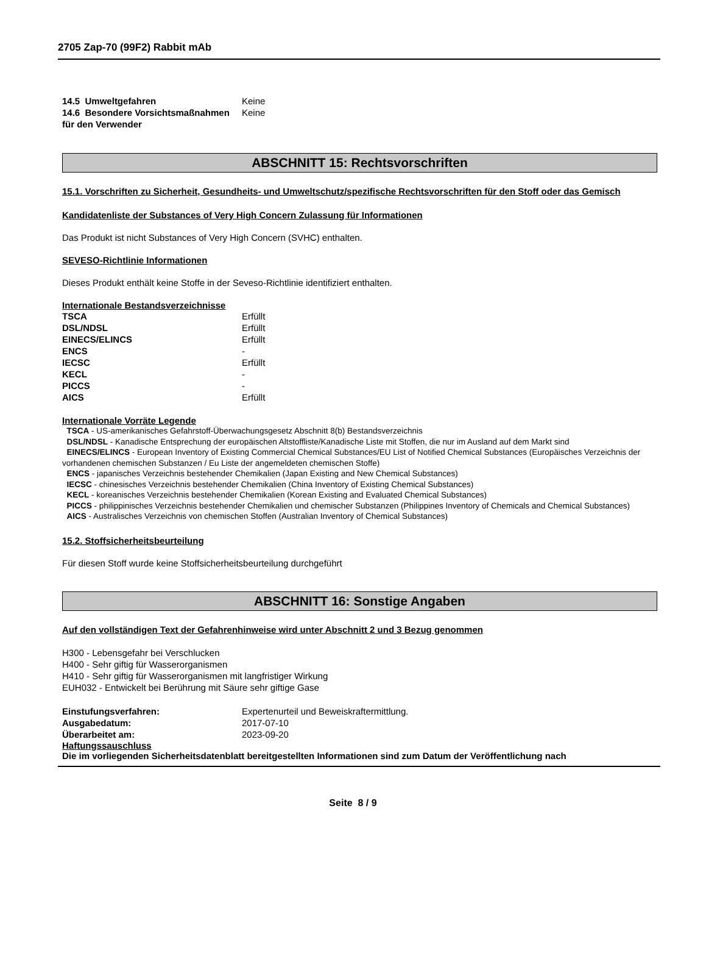2705 Zap-70 (99F2) Rabbit mAb
| 14.5 Umweltgefahren | Keine |
| 14.6 Besondere Vorsichtsmaßnahmen für den Verwender | Keine |
ABSCHNITT 15: Rechtsvorschriften
15.1. Vorschriften zu Sicherheit, Gesundheits- und Umweltschutz/spezifische Rechtsvorschriften für den Stoff oder das Gemisch
Kandidatenliste der Substances of Very High Concern Zulassung für Informationen
Das Produkt ist nicht Substances of Very High Concern (SVHC) enthalten.
SEVESO-Richtlinie Informationen
Dieses Produkt enthält keine Stoffe in der Seveso-Richtlinie identifiziert enthalten.
Internationale Bestandsverzeichnisse
| TSCA | Erfüllt |
| DSL/NDSL | Erfüllt |
| EINECS/ELINCS | Erfüllt |
| ENCS | - |
| IECSC | Erfüllt |
| KECL | - |
| PICCS | - |
| AICS | Erfüllt |
Internationale Vorräte Legende
TSCA - US-amerikanisches Gefahrstoff-Überwachungsgesetz Abschnitt 8(b) Bestandsverzeichnis
DSL/NDSL - Kanadische Entsprechung der europäischen Altstoffliste/Kanadische Liste mit Stoffen, die nur im Ausland auf dem Markt sind
EINECS/ELINCS - European Inventory of Existing Commercial Chemical Substances/EU List of Notified Chemical Substances (Europäisches Verzeichnis der vorhandenen chemischen Substanzen / Eu Liste der angemeldeten chemischen Stoffe)
ENCS - japanisches Verzeichnis bestehender Chemikalien (Japan Existing and New Chemical Substances)
IECSC - chinesisches Verzeichnis bestehender Chemikalien (China Inventory of Existing Chemical Substances)
KECL - koreanisches Verzeichnis bestehender Chemikalien (Korean Existing and Evaluated Chemical Substances)
PICCS - philippinisches Verzeichnis bestehender Chemikalien und chemischer Substanzen (Philippines Inventory of Chemicals and Chemical Substances)
AICS - Australisches Verzeichnis von chemischen Stoffen (Australian Inventory of Chemical Substances)
15.2. Stoffsicherheitsbeurteilung
Für diesen Stoff wurde keine Stoffsicherheitsbeurteilung durchgeführt
ABSCHNITT 16: Sonstige Angaben
Auf den vollständigen Text der Gefahrenhinweise wird unter Abschnitt 2 und 3 Bezug genommen
H300 - Lebensgefahr bei Verschlucken
H400 - Sehr giftig für Wasserorganismen
H410 - Sehr giftig für Wasserorganismen mit langfristiger Wirkung
EUH032 - Entwickelt bei Berührung mit Säure sehr giftige Gase
| Einstufungsverfahren: | Expertenurteil und Beweiskraftermittlung. |
| Ausgabedatum: | 2017-07-10 |
| Überarbeitet am: | 2023-09-20 |
Haftungssauschluss
Die im vorliegenden Sicherheitsdatenblatt bereitgestellten Informationen sind zum Datum der Veröffentlichung nach
Seite 8 / 9